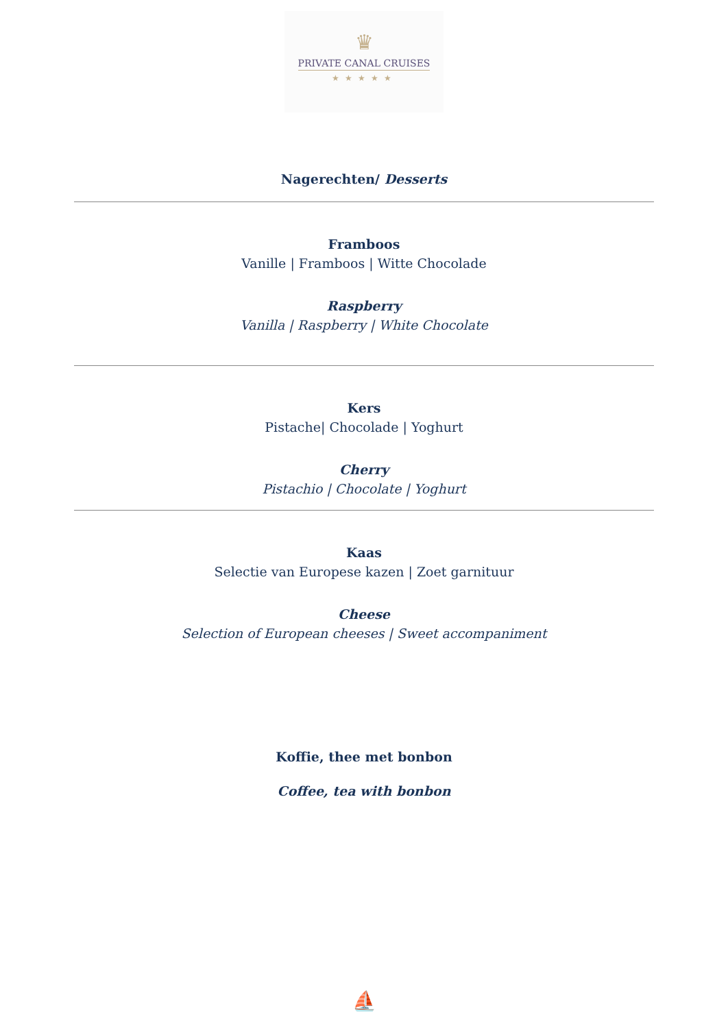♛
PRIVATE CANAL CRUISES
★★★★★
Nagerechten/ Desserts
Framboos
Vanille | Framboos | Witte Chocolade
Raspberry
Vanilla | Raspberry | White Chocolate
Kers
Pistache| Chocolade | Yoghurt
Cherry
Pistachio | Chocolate | Yoghurt
Kaas
Selectie van Europese kazen | Zoet garnituur
Cheese
Selection of European cheeses | Sweet accompaniment
Koffie, thee met bonbon
Coffee, tea with bonbon
⛵